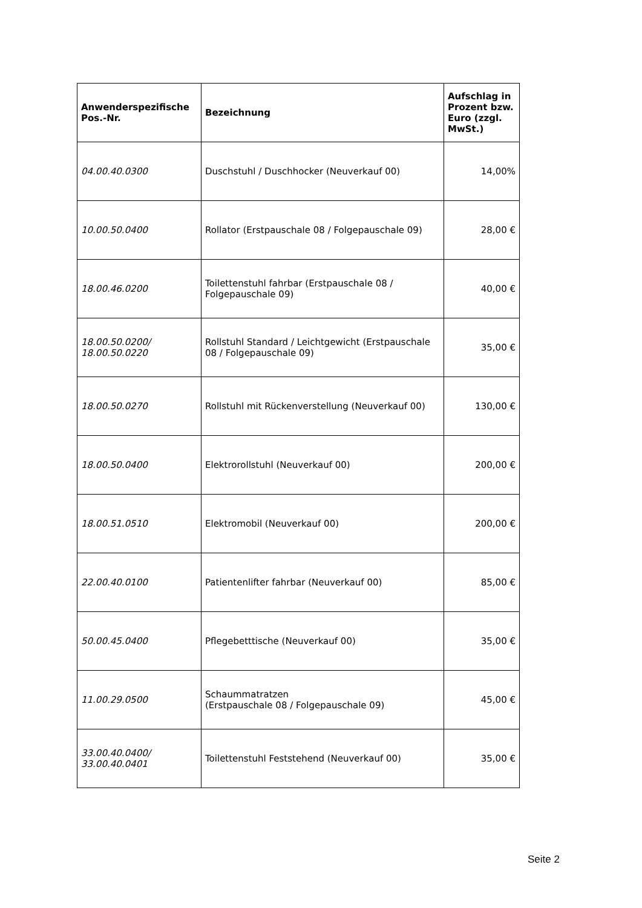| Anwenderspezifische Pos.-Nr. | Bezeichnung | Aufschlag in Prozent bzw. Euro (zzgl. MwSt.) |
| --- | --- | --- |
| 04.00.40.0300 | Duschstuhl / Duschhocker (Neuverkauf 00) | 14,00% |
| 10.00.50.0400 | Rollator (Erstpauschale 08 / Folgepauschale 09) | 28,00 € |
| 18.00.46.0200 | Toilettenstuhl fahrbar (Erstpauschale 08 / Folgepauschale 09) | 40,00 € |
| 18.00.50.0200/ 18.00.50.0220 | Rollstuhl Standard / Leichtgewicht (Erstpauschale 08 / Folgepauschale 09) | 35,00 € |
| 18.00.50.0270 | Rollstuhl mit Rückenverstellung (Neuverkauf 00) | 130,00 € |
| 18.00.50.0400 | Elektrorollstuhl (Neuverkauf 00) | 200,00 € |
| 18.00.51.0510 | Elektromobil (Neuverkauf 00) | 200,00 € |
| 22.00.40.0100 | Patientenlifter fahrbar (Neuverkauf 00) | 85,00 € |
| 50.00.45.0400 | Pflegebetttische (Neuverkauf 00) | 35,00 € |
| 11.00.29.0500 | Schaummatratzen (Erstpauschale 08 / Folgepauschale 09) | 45,00 € |
| 33.00.40.0400/ 33.00.40.0401 | Toilettenstuhl Feststehend (Neuverkauf 00) | 35,00 € |
Seite 2